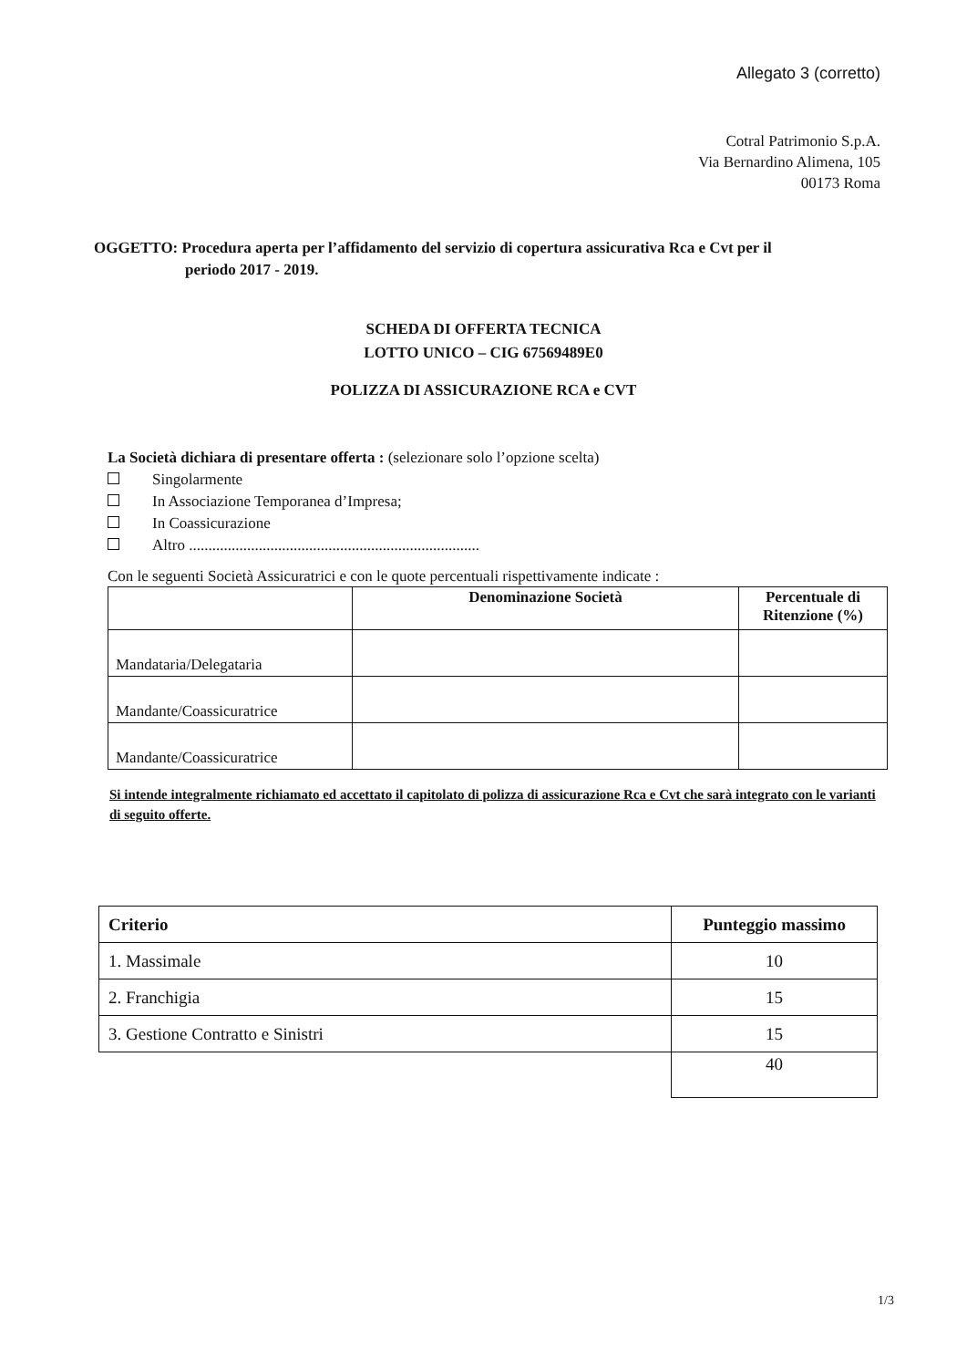Allegato 3 (corretto)
Cotral Patrimonio S.p.A.
Via Bernardino Alimena, 105
00173 Roma
OGGETTO: Procedura aperta per l’affidamento del servizio di copertura assicurativa Rca e Cvt per il
periodo 2017 - 2019.
SCHEDA DI OFFERTA TECNICA
LOTTO UNICO – CIG 67569489E0
POLIZZA DI ASSICURAZIONE RCA e CVT
La Società dichiara di presentare offerta : (selezionare solo l’opzione scelta)
Singolarmente
In Associazione Temporanea d’Impresa;
In Coassicurazione
Altro ...........................................................................
Con le seguenti Società Assicuratrici e con le quote percentuali rispettivamente indicate :
| | Denominazione Società | Percentuale di Ritenzione (%) |
| --- | --- | --- |
| Mandataria/Delegataria | | |
| Mandante/Coassicuratrice | | |
| Mandante/Coassicuratrice | | |
Si intende integralmente richiamato ed accettato il capitolato di polizza di assicurazione Rca e Cvt che sarà integrato con le varianti di seguito offerte.
| Criterio | Punteggio massimo |
| --- | --- |
| 1. Massimale | 10 |
| 2. Franchigia | 15 |
| 3. Gestione Contratto e Sinistri | 15 |
| | 40 |
1/3